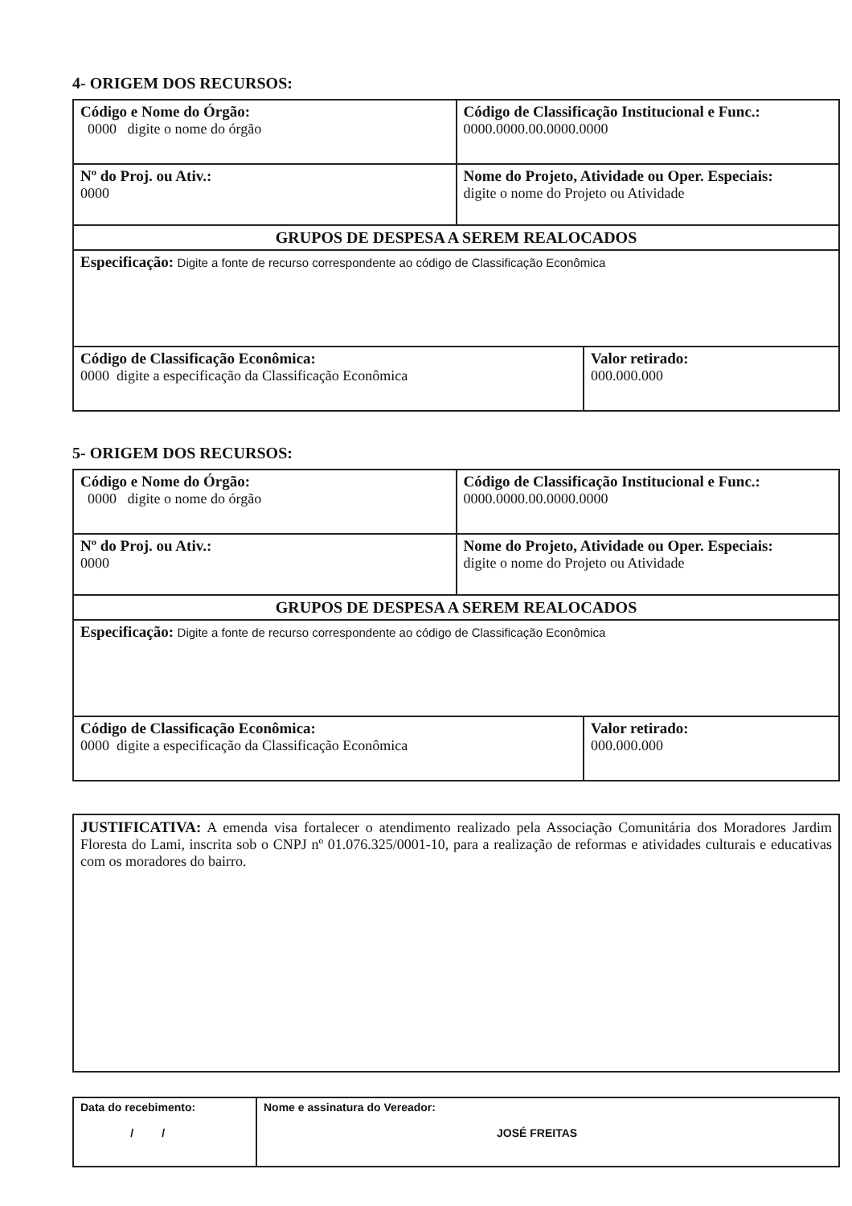4- ORIGEM DOS RECURSOS:
| Código e Nome do Órgão: 0000 digite o nome do órgão | | Código de Classificação Institucional e Func.: 0000.0000.00.0000.0000 | |
| Nº do Proj. ou Ativ.: 0000 | Nome do Projeto, Atividade ou Oper. Especiais: digite o nome do Projeto ou Atividade | | |
| GRUPOS DE DESPESA A SEREM REALOCADOS | | | |
| Especificação: Digite a fonte de recurso correspondente ao código de Classificação Econômica | | | |
| Código de Classificação Econômica: 0000 digite a especificação da Classificação Econômica | | | Valor retirado: 000.000.000 |
5- ORIGEM DOS RECURSOS:
| Código e Nome do Órgão: 0000 digite o nome do órgão | | Código de Classificação Institucional e Func.: 0000.0000.00.0000.0000 | |
| Nº do Proj. ou Ativ.: 0000 | Nome do Projeto, Atividade ou Oper. Especiais: digite o nome do Projeto ou Atividade | | |
| GRUPOS DE DESPESA A SEREM REALOCADOS | | | |
| Especificação: Digite a fonte de recurso correspondente ao código de Classificação Econômica | | | |
| Código de Classificação Econômica: 0000 digite a especificação da Classificação Econômica | | | Valor retirado: 000.000.000 |
JUSTIFICATIVA: A emenda visa fortalecer o atendimento realizado pela Associação Comunitária dos Moradores Jardim Floresta do Lami, inscrita sob o CNPJ nº 01.076.325/0001-10, para a realização de reformas e atividades culturais e educativas com os moradores do bairro.
| Data do recebimento: / / | Nome e assinatura do Vereador: JOSÉ FREITAS |